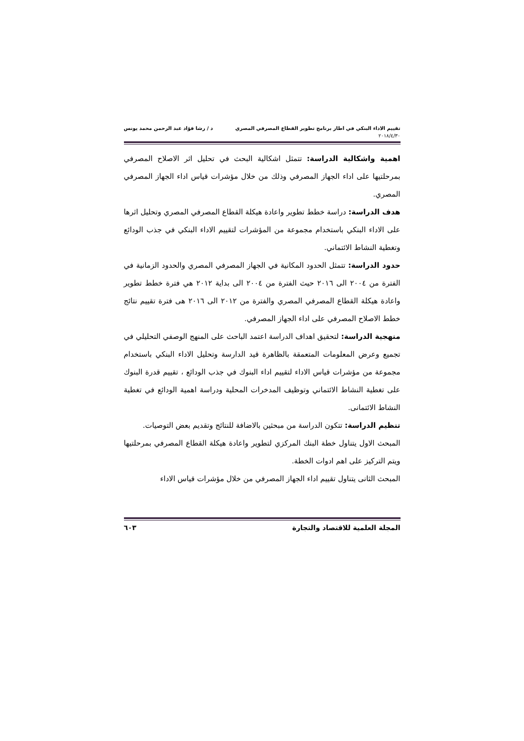تقييم الاداء البنكي في اطار برنامج تطوير القطاع المصرفي المصري د / رشا فؤاد عبد الرحمن محمد يونس
٢٠١٨/٤/٣٠
اهمية واشكالية الدراسة: تتمثل اشكالية البحث في تحليل اثر الاصلاح المصرفي بمرحلتيها على اداء الجهاز المصرفي وذلك من خلال مؤشرات قياس اداء الجهاز المصرفي المصري.
هدف الدراسة: دراسة خطط تطوير واعادة هيكلة القطاع المصرفي المصري وتحليل اثرها على الاداء البنكي باستخدام مجموعة من المؤشرات لتقييم الاداء البنكي في جذب الودائع وتغطية النشاط الائتماني.
حدود الدراسة: تتمثل الحدود المكانية في الجهاز المصرفي المصري والحدود الزمانية في الفترة من ٢٠٠٤ الى ٢٠١٦ حيث الفترة من ٢٠٠٤ الى بداية ٢٠١٢ هي فترة خطط تطوير واعادة هيكلة القطاع المصرفي المصري والفترة من ٢٠١٢ الى ٢٠١٦ هى فترة تقييم نتائج خطط الاصلاح المصرفي على اداء الجهاز المصرفي.
منهجية الدراسة: لتحقيق اهداف الدراسة اعتمد الباحث على المنهج الوصفي التحليلي في تجميع وعرض المعلومات المتعمقة بالظاهرة قيد الدارسة وتحليل الاداء البنكي باستخدام مجموعة من مؤشرات قياس الاداء لتقييم اداء البنوك في جذب الودائع ، تقييم قدرة البنوك على تغطية النشاط الائتماني وتوظيف المدخرات المحلية ودراسة اهمية الودائع في تغطية النشاط الائتمانى.
تنظيم الدراسة: تتكون الدراسة من مبحثين بالاضافة للنتائج وتقديم بعض التوصيات.
المبحث الاول يتناول خطة البنك المركزي لتطوير واعادة هيكلة القطاع المصرفي بمرحلتيها ويتم التركيز على اهم ادوات الخطة.
المبحث الثانى يتناول تقييم اداء الجهاز المصرفي من خلال مؤشرات قياس الاداء
المجلة العلمية للاقتصاد والتجارة ٦٠٣